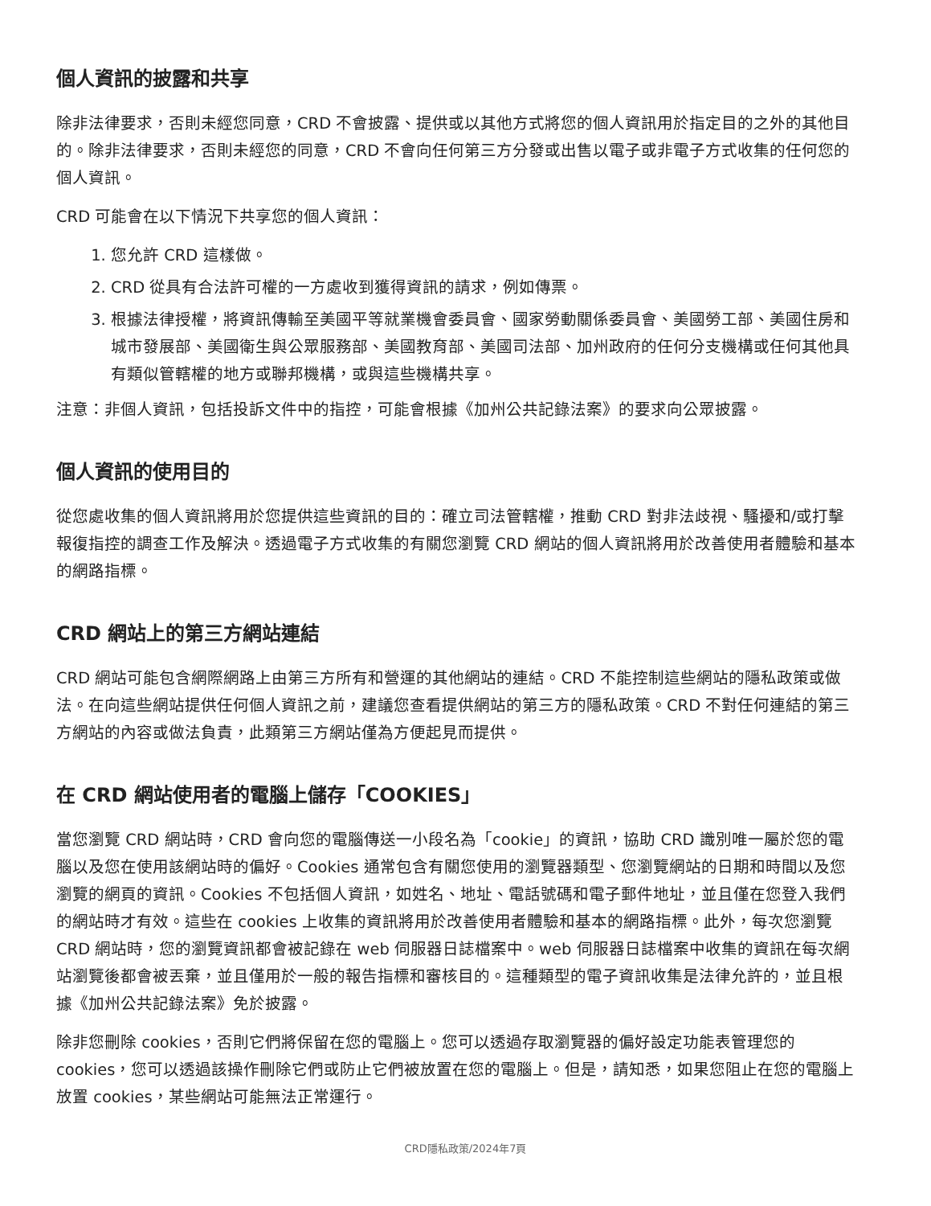個人資訊的披露和共享
除非法律要求，否則未經您同意，CRD 不會披露、提供或以其他方式將您的個人資訊用於指定目的之外的其他目的。除非法律要求，否則未經您的同意，CRD 不會向任何第三方分發或出售以電子或非電子方式收集的任何您的個人資訊。
CRD 可能會在以下情況下共享您的個人資訊：
1. 您允許 CRD 這樣做。
2. CRD 從具有合法許可權的一方處收到獲得資訊的請求，例如傳票。
3. 根據法律授權，將資訊傳輸至美國平等就業機會委員會、國家勞動關係委員會、美國勞工部、美國住房和城市發展部、美國衛生與公眾服務部、美國教育部、美國司法部、加州政府的任何分支機構或任何其他具有類似管轄權的地方或聯邦機構，或與這些機構共享。
注意：非個人資訊，包括投訴文件中的指控，可能會根據《加州公共記錄法案》的要求向公眾披露。
個人資訊的使用目的
從您處收集的個人資訊將用於您提供這些資訊的目的：確立司法管轄權，推動 CRD 對非法歧視、騷擾和/或打擊報復指控的調查工作及解決。透過電子方式收集的有關您瀏覽 CRD 網站的個人資訊將用於改善使用者體驗和基本的網路指標。
CRD 網站上的第三方網站連結
CRD 網站可能包含網際網路上由第三方所有和營運的其他網站的連結。CRD 不能控制這些網站的隱私政策或做法。在向這些網站提供任何個人資訊之前，建議您查看提供網站的第三方的隱私政策。CRD 不對任何連結的第三方網站的內容或做法負責，此類第三方網站僅為方便起見而提供。
在 CRD 網站使用者的電腦上儲存「COOKIES」
當您瀏覽 CRD 網站時，CRD 會向您的電腦傳送一小段名為「cookie」的資訊，協助 CRD 識別唯一屬於您的電腦以及您在使用該網站時的偏好。Cookies 通常包含有關您使用的瀏覽器類型、您瀏覽網站的日期和時間以及您瀏覽的網頁的資訊。Cookies 不包括個人資訊，如姓名、地址、電話號碼和電子郵件地址，並且僅在您登入我們的網站時才有效。這些在 cookies 上收集的資訊將用於改善使用者體驗和基本的網路指標。此外，每次您瀏覽 CRD 網站時，您的瀏覽資訊都會被記錄在 web 伺服器日誌檔案中。web 伺服器日誌檔案中收集的資訊在每次網站瀏覽後都會被丟棄，並且僅用於一般的報告指標和審核目的。這種類型的電子資訊收集是法律允許的，並且根據《加州公共記錄法案》免於披露。
除非您刪除 cookies，否則它們將保留在您的電腦上。您可以透過存取瀏覽器的偏好設定功能表管理您的 cookies，您可以透過該操作刪除它們或防止它們被放置在您的電腦上。但是，請知悉，如果您阻止在您的電腦上放置 cookies，某些網站可能無法正常運行。
CRD隱私政策/2024年7頁